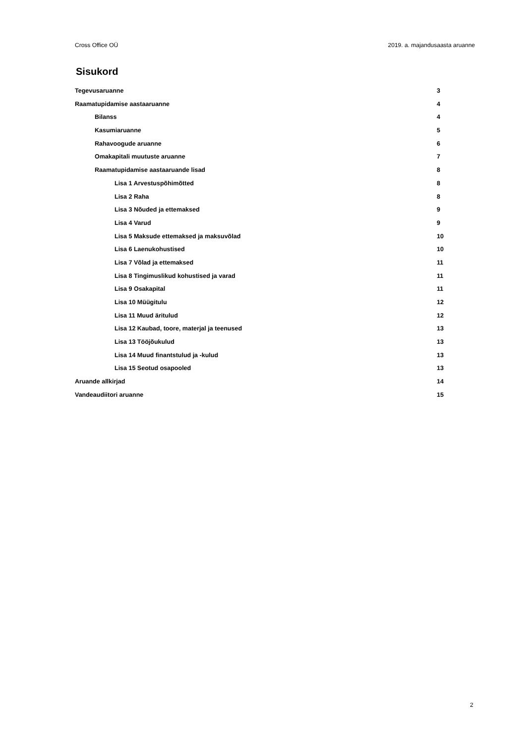Cross Office OÜ 2019. a. majandusaasta aruanne
Sisukord
Tegevusaruanne 3
Raamatupidamise aastaaruanne 4
Bilanss 4
Kasumiaruanne 5
Rahavoogude aruanne 6
Omakapitali muutuste aruanne 7
Raamatupidamise aastaaruande lisad 8
Lisa 1 Arvestuspõhimõtted 8
Lisa 2 Raha 8
Lisa 3 Nõuded ja ettemaksed 9
Lisa 4 Varud 9
Lisa 5 Maksude ettemaksed ja maksuvõlad 10
Lisa 6 Laenukohustised 10
Lisa 7 Võlad ja ettemaksed 11
Lisa 8 Tingimuslikud kohustised ja varad 11
Lisa 9 Osakapital 11
Lisa 10 Müügitulu 12
Lisa 11 Muud äritulud 12
Lisa 12 Kaubad, toore, materjal ja teenused 13
Lisa 13 Tööjõukulud 13
Lisa 14 Muud finantstulud ja -kulud 13
Lisa 15 Seotud osapooled 13
Aruande allkirjad 14
Vandeaudiitori aruanne 15
2